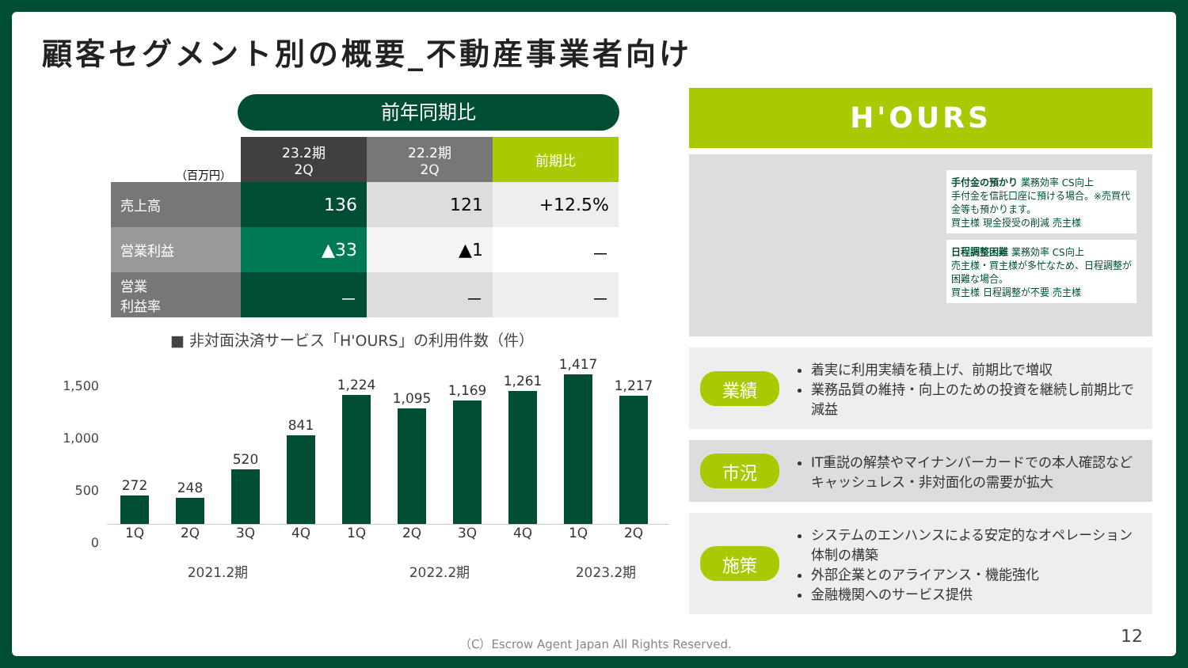顧客セグメント別の概要_不動産事業者向け
前年同期比
| （百万円） | 23.2期 2Q | 22.2期 2Q | 前期比 |
| --- | --- | --- | --- |
| 売上高 | 136 | 121 | +12.5% |
| 営業利益 | ▲33 | ▲1 | － |
| 営業 利益率 | － | － | － |
■ 非対面決済サービス「H'OURS」の利用件数（件）
1,500
1,000
500
0
272
248
520
841
1,224
1,095
1,169
1,261
1,417
1,217
1Q 2Q 3Q 4Q 1Q 2Q 3Q 4Q 1Q 2Q
2021.2期 2022.2期 2023.2期
H'OURS
手付金の預かり 業務効率 CS向上
手付金を信託口座に預ける場合。※売買代金等も預かります。
買主様 現金授受の削減 売主様
日程調整困難 業務効率 CS向上
売主様・買主様が多忙なため、日程調整が困難な場合。
買主様 日程調整が不要 売主様
業績
着実に利用実績を積上げ、前期比で増収
業務品質の維持・向上のための投資を継続し前期比で減益
市況
IT重説の解禁やマイナンバーカードでの本人確認などキャッシュレス・非対面化の需要が拡大
施策
システムのエンハンスによる安定的なオペレーション体制の構築
外部企業とのアライアンス・機能強化
金融機関へのサービス提供
（C）Escrow Agent Japan All Rights Reserved.
12